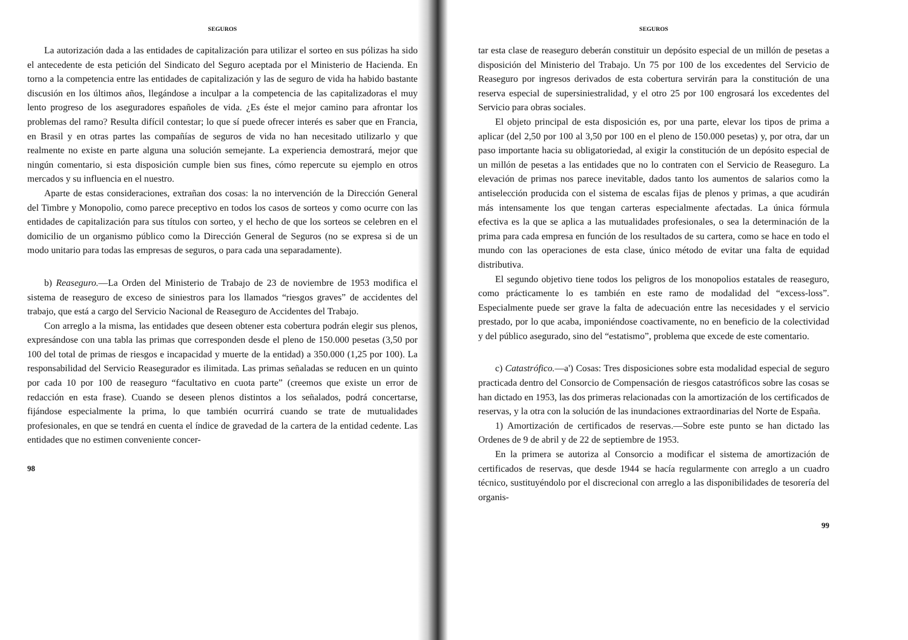SEGUROS
La autorización dada a las entidades de capitalización para utilizar el sorteo en sus pólizas ha sido el antecedente de esta petición del Sindicato del Seguro aceptada por el Ministerio de Hacienda. En torno a la competencia entre las entidades de capitalización y las de seguro de vida ha habido bastante discusión en los últimos años, llegándose a inculpar a la competencia de las capitalizadoras el muy lento progreso de los aseguradores españoles de vida. ¿Es éste el mejor camino para afrontar los problemas del ramo? Resulta difícil contestar; lo que sí puede ofrecer interés es saber que en Francia, en Brasil y en otras partes las compañías de seguros de vida no han necesitado utilizarlo y que realmente no existe en parte alguna una solución semejante. La experiencia demostrará, mejor que ningún comentario, si esta disposición cumple bien sus fines, cómo repercute su ejemplo en otros mercados y su influencia en el nuestro.
Aparte de estas consideraciones, extrañan dos cosas: la no intervención de la Dirección General del Timbre y Monopolio, como parece preceptivo en todos los casos de sorteos y como ocurre con las entidades de capitalización para sus títulos con sorteo, y el hecho de que los sorteos se celebren en el domicilio de un organismo público como la Dirección General de Seguros (no se expresa si de un modo unitario para todas las empresas de seguros, o para cada una separadamente).
b) Reaseguro.—La Orden del Ministerio de Trabajo de 23 de noviembre de 1953 modifica el sistema de reaseguro de exceso de siniestros para los llamados “riesgos graves” de accidentes del trabajo, que está a cargo del Servicio Nacional de Reaseguro de Accidentes del Trabajo.
Con arreglo a la misma, las entidades que deseen obtener esta cobertura podrán elegir sus plenos, expresándose con una tabla las primas que corresponden desde el pleno de 150.000 pesetas (3,50 por 100 del total de primas de riesgos e incapacidad y muerte de la entidad) a 350.000 (1,25 por 100). La responsabilidad del Servicio Reasegurador es ilimitada. Las primas señaladas se reducen en un quinto por cada 10 por 100 de reaseguro “facultativo en cuota parte” (creemos que existe un error de redacción en esta frase). Cuando se deseen plenos distintos a los señalados, podrá concertarse, fijándose especialmente la prima, lo que también ocurrirá cuando se trate de mutualidades profesionales, en que se tendrá en cuenta el índice de gravedad de la cartera de la entidad cedente. Las entidades que no estimen conveniente concer-
98
SEGUROS
tar esta clase de reaseguro deberán constituir un depósito especial de un millón de pesetas a disposición del Ministerio del Trabajo. Un 75 por 100 de los excedentes del Servicio de Reaseguro por ingresos derivados de esta cobertura servirán para la constitución de una reserva especial de supersiniestralidad, y el otro 25 por 100 engrosará los excedentes del Servicio para obras sociales.
El objeto principal de esta disposición es, por una parte, elevar los tipos de prima a aplicar (del 2,50 por 100 al 3,50 por 100 en el pleno de 150.000 pesetas) y, por otra, dar un paso importante hacia su obligatoriedad, al exigir la constitución de un depósito especial de un millón de pesetas a las entidades que no lo contraten con el Servicio de Reaseguro. La elevación de primas nos parece inevitable, dados tanto los aumentos de salarios como la antiselección producida con el sistema de escalas fijas de plenos y primas, a que acudirán más intensamente los que tengan carteras especialmente afectadas. La única fórmula efectiva es la que se aplica a las mutualidades profesionales, o sea la determinación de la prima para cada empresa en función de los resultados de su cartera, como se hace en todo el mundo con las operaciones de esta clase, único método de evitar una falta de equidad distributiva.
El segundo objetivo tiene todos los peligros de los monopolios estatales de reaseguro, como prácticamente lo es también en este ramo de modalidad del “excess-loss”. Especialmente puede ser grave la falta de adecuación entre las necesidades y el servicio prestado, por lo que acaba, imponiéndose coactivamente, no en beneficio de la colectividad y del público asegurado, sino del “estatismo”, problema que excede de este comentario.
c) Catastrófico.—a') Cosas: Tres disposiciones sobre esta modalidad especial de seguro practicada dentro del Consorcio de Compensación de riesgos catastróficos sobre las cosas se han dictado en 1953, las dos primeras relacionadas con la amortización de los certificados de reservas, y la otra con la solución de las inundaciones extraordinarias del Norte de España.
1) Amortización de certificados de reservas.—Sobre este punto se han dictado las Ordenes de 9 de abril y de 22 de septiembre de 1953.
En la primera se autoriza al Consorcio a modificar el sistema de amortización de certificados de reservas, que desde 1944 se hacía regularmente con arreglo a un cuadro técnico, sustituyéndolo por el discrecional con arreglo a las disponibilidades de tesorería del organis-
99